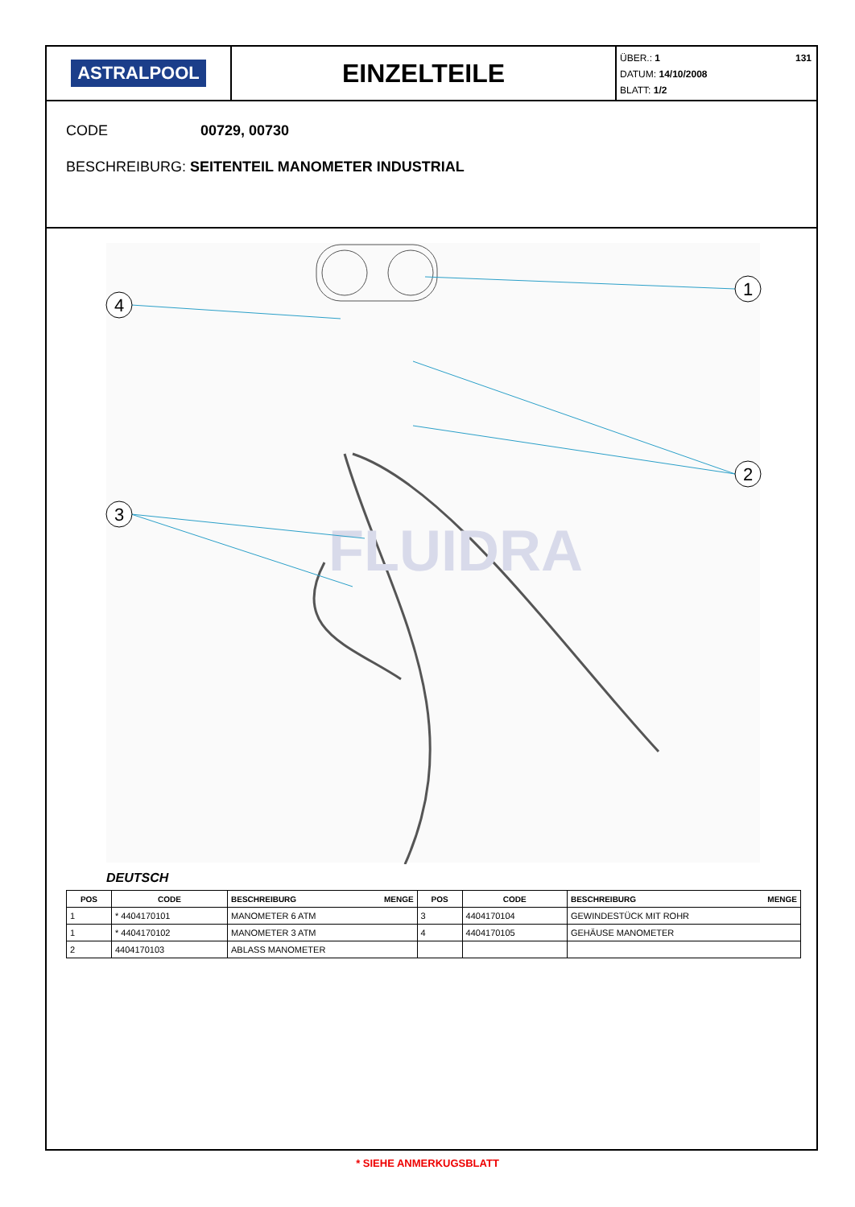ASTRALPOOL
EINZELTEILE
ÜBER.: 1 131
DATUM: 14/10/2008
BLATT: 1/2
CODE 00729, 00730
BESCHREIBURG: SEITENTEIL MANOMETER INDUSTRIAL
FLUIDRA
1
4
2
3
DEUTSCH
| POS | CODE | BESCHREIBURG MENGE | POS | CODE | BESCHREIBURG MENGE |
| --- | --- | --- | --- | --- | --- |
| 1 | * 4404170101 | MANOMETER 6 ATM | 3 | 4404170104 | GEWINDESTÜCK MIT ROHR |
| 1 | * 4404170102 | MANOMETER 3 ATM | 4 | 4404170105 | GEHÄUSE MANOMETER |
| 2 | 4404170103 | ABLASS MANOMETER | | | |
* SIEHE ANMERKUGSBLATT